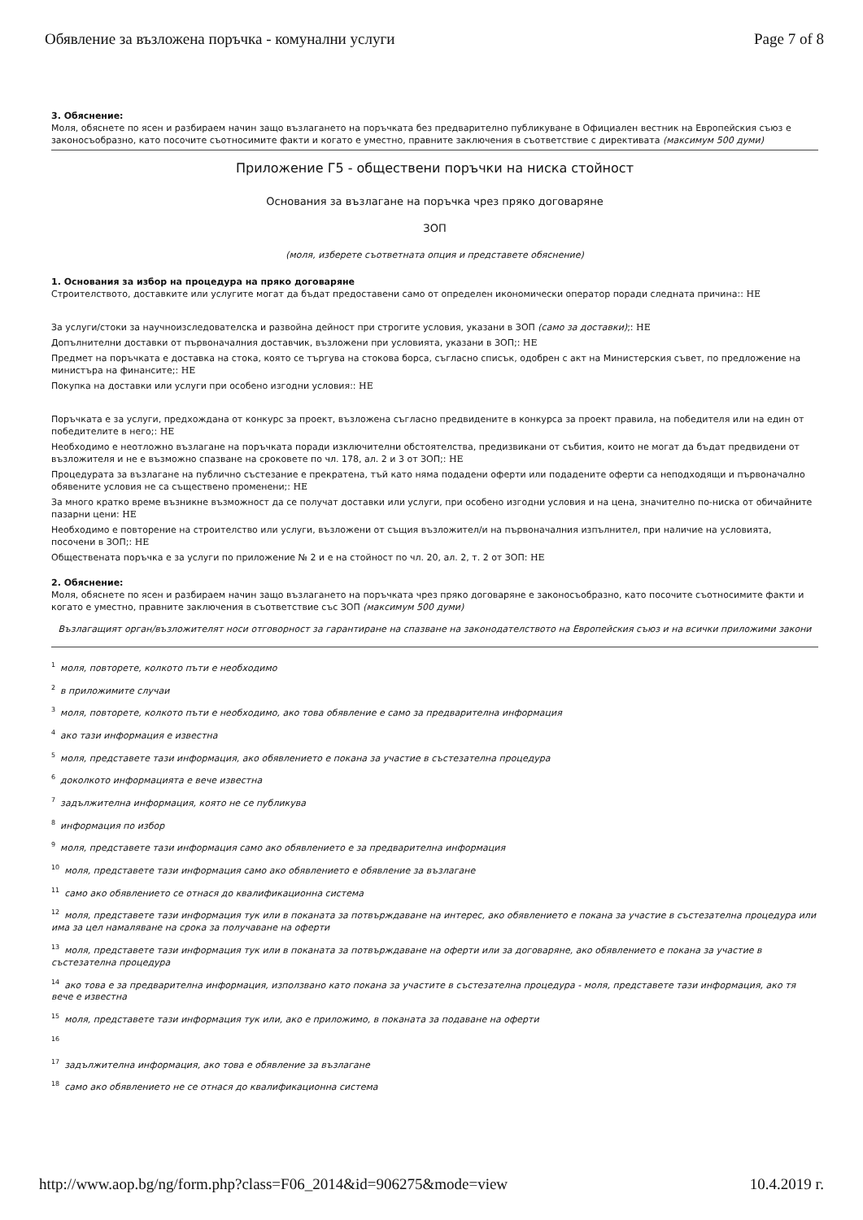Обявление за възложена поръчка - комунални услуги Page 7 of 8
3. Обяснение:
Моля, обяснете по ясен и разбираем начин защо възлагането на поръчката без предварително публикуване в Официален вестник на Европейския съюз е законосъобразно, като посочите съотносимите факти и когато е уместно, правните заключения в съответствие с директивата (максимум 500 думи)
Приложение Г5 - обществени поръчки на ниска стойност
Основания за възлагане на поръчка чрез пряко договаряне
ЗОП
(моля, изберете съответната опция и представете обяснение)
1. Основания за избор на процедура на пряко договаряне
Строителството, доставките или услугите могат да бъдат предоставени само от определен икономически оператор поради следната причина:: НЕ
За услуги/стоки за научноизследователска и развойна дейност при строгите условия, указани в ЗОП (само за доставки);: НЕ
Допълнителни доставки от първоначалния доставчик, възложени при условията, указани в ЗОП;: НЕ
Предмет на поръчката е доставка на стока, която се търгува на стокова борса, съгласно списък, одобрен с акт на Министерския съвет, по предложение на министъра на финансите;: НЕ
Покупка на доставки или услуги при особено изгодни условия:: НЕ
Поръчката е за услуги, предхождана от конкурс за проект, възложена съгласно предвидените в конкурса за проект правила, на победителя или на един от победителите в него;: НЕ
Необходимо е неотложно възлагане на поръчката поради изключителни обстоятелства, предизвикани от събития, които не могат да бъдат предвидени от възложителя и не е възможно спазване на сроковете по чл. 178, ал. 2 и 3 от ЗОП;: НЕ
Процедурата за възлагане на публично състезание е прекратена, тъй като няма подадени оферти или подадените оферти са неподходящи и първоначално обявените условия не са съществено променени;: НЕ
За много кратко време възникне възможност да се получат доставки или услуги, при особено изгодни условия и на цена, значително по-ниска от обичайните пазарни цени: НЕ
Необходимо е повторение на строителство или услуги, възложени от същия възложител/и на първоначалния изпълнител, при наличие на условията, посочени в ЗОП;: НЕ
Обществената поръчка е за услуги по приложение № 2 и е на стойност по чл. 20, ал. 2, т. 2 от ЗОП: НЕ
2. Обяснение:
Моля, обяснете по ясен и разбираем начин защо възлагането на поръчката чрез пряко договаряне е законосъобразно, като посочите съотносимите факти и когато е уместно, правните заключения в съответствие със ЗОП (максимум 500 думи)
Възлагащият орган/възложителят носи отговорност за гарантиране на спазване на законодателството на Европейския съюз и на всички приложими закони
<sup>1</sup> моля, повторете, колкото пъти е необходимо
<sup>2</sup> в приложимите случаи
<sup>3</sup> моля, повторете, колкото пъти е необходимо, ако това обявление е само за предварителна информация
<sup>4</sup> ако тази информация е известна
<sup>5</sup> моля, представете тази информация, ако обявлението е покана за участие в състезателна процедура
<sup>6</sup> доколкото информацията е вече известна
<sup>7</sup> задължителна информация, която не се публикува
<sup>8</sup> информация по избор
<sup>9</sup> моля, представете тази информация само ако обявлението е за предварителна информация
<sup>10</sup> моля, представете тази информация само ако обявлението е обявление за възлагане
<sup>11</sup> само ако обявлението се отнася до квалификационна система
<sup>12</sup> моля, представете тази информация тук или в поканата за потвърждаване на интерес, ако обявлението е покана за участие в състезателна процедура или има за цел намаляване на срока за получаване на оферти
<sup>13</sup> моля, представете тази информация тук или в поканата за потвърждаване на оферти или за договаряне, ако обявлението е покана за участие в състезателна процедура
<sup>14</sup> ако това е за предварителна информация, използвано като покана за участите в състезателна процедура - моля, представете тази информация, ако тя вече е известна
<sup>15</sup> моля, представете тази информация тук или, ако е приложимо, в поканата за подаване на оферти
<sup>16</sup>
<sup>17</sup> задължителна информация, ако това е обявление за възлагане
<sup>18</sup> само ако обявлението не се отнася до квалификационна система
http://www.aop.bg/ng/form.php?class=F06_2014&id=906275&mode=view 10.4.2019 г.